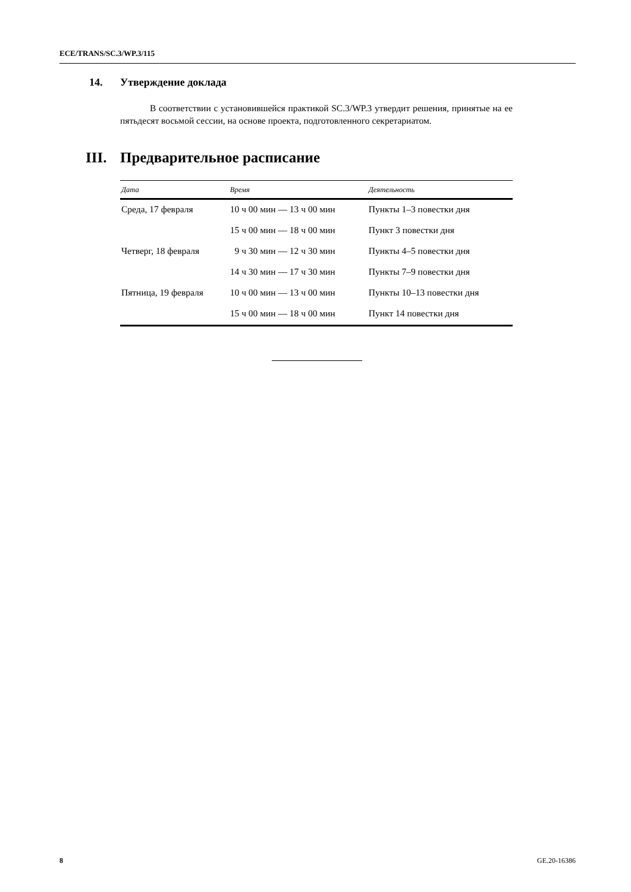ECE/TRANS/SC.3/WP.3/115
14. Утверждение доклада
В соответствии с установившейся практикой SC.3/WP.3 утвердит решения, принятые на ее пятьдесят восьмой сессии, на основе проекта, подготовленного секретариатом.
III. Предварительное расписание
| Дата | Время | Деятельность |
| --- | --- | --- |
| Среда, 17 февраля | 10 ч 00 мин — 13 ч 00 мин | Пункты 1–3 повестки дня |
| | 15 ч 00 мин — 18 ч 00 мин | Пункт 3 повестки дня |
| Четверг, 18 февраля | 9 ч 30 мин — 12 ч 30 мин | Пункты 4–5 повестки дня |
| | 14 ч 30 мин — 17 ч 30 мин | Пункты 7–9 повестки дня |
| Пятница, 19 февраля | 10 ч 00 мин — 13 ч 00 мин | Пункты 10–13 повестки дня |
| | 15 ч 00 мин — 18 ч 00 мин | Пункт 14 повестки дня |
8 GE.20-16386